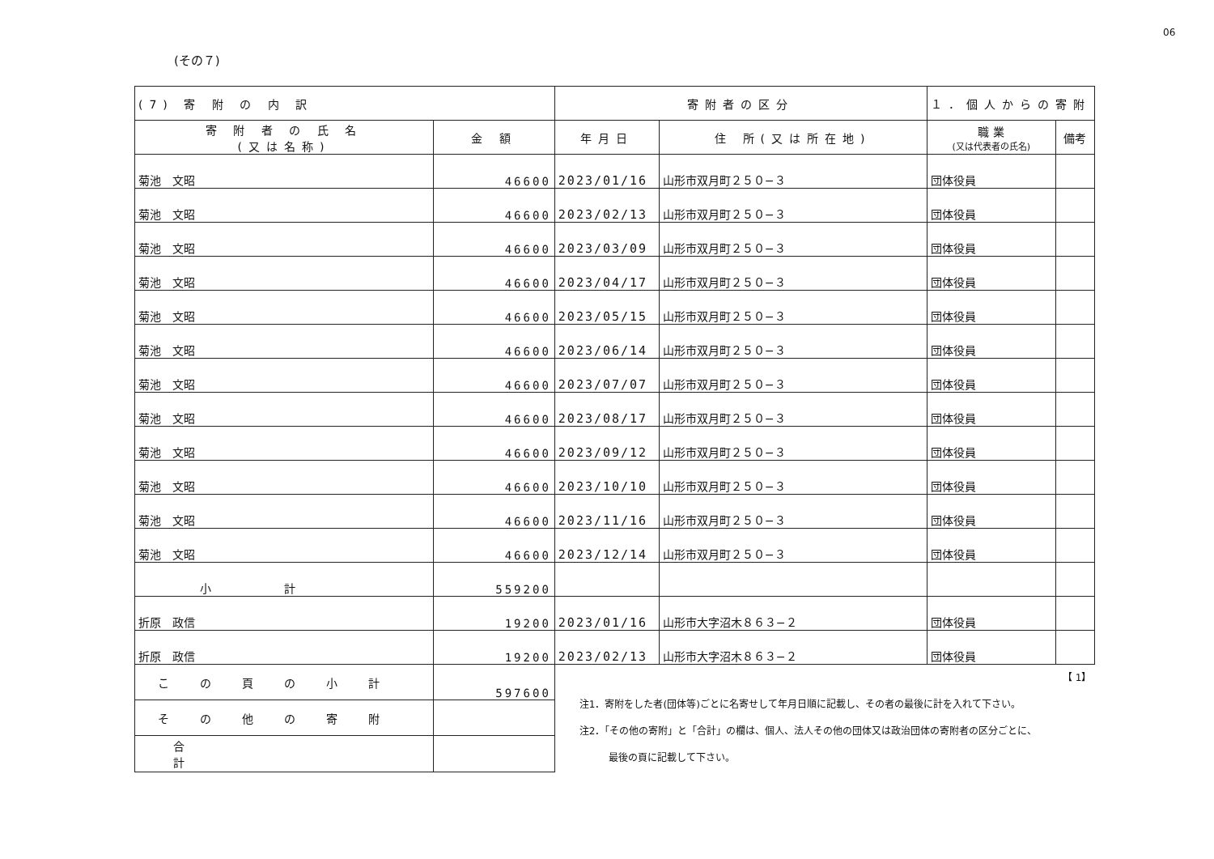06
(その７)
| (7) 寄 附 の 内 訳 | | 寄附者の区分 | | １．個人からの寄附 | | |
| --- | --- | --- | --- | --- | --- | --- |
| 寄 附 者 の 氏 名 (又は名称) | 金 額 | 年月日 | 住 所(又は所在地) | | 職 業 (又は代表者の氏名) | 備考 |
| 菊池 文昭 | 46600 | 2023/01/16 | 山形市双月町２５０−３ | | 団体役員 | |
| 菊池 文昭 | 46600 | 2023/02/13 | 山形市双月町２５０−３ | | 団体役員 | |
| 菊池 文昭 | 46600 | 2023/03/09 | 山形市双月町２５０−３ | | 団体役員 | |
| 菊池 文昭 | 46600 | 2023/04/17 | 山形市双月町２５０−３ | | 団体役員 | |
| 菊池 文昭 | 46600 | 2023/05/15 | 山形市双月町２５０−３ | | 団体役員 | |
| 菊池 文昭 | 46600 | 2023/06/14 | 山形市双月町２５０−３ | | 団体役員 | |
| 菊池 文昭 | 46600 | 2023/07/07 | 山形市双月町２５０−３ | | 団体役員 | |
| 菊池 文昭 | 46600 | 2023/08/17 | 山形市双月町２５０−３ | | 団体役員 | |
| 菊池 文昭 | 46600 | 2023/09/12 | 山形市双月町２５０−３ | | 団体役員 | |
| 菊池 文昭 | 46600 | 2023/10/10 | 山形市双月町２５０−３ | | 団体役員 | |
| 菊池 文昭 | 46600 | 2023/11/16 | 山形市双月町２５０−３ | | 団体役員 | |
| 菊池 文昭 | 46600 | 2023/12/14 | 山形市双月町２５０−３ | | 団体役員 | |
| 小計 | 559200 | | | | | |
| 折原 政信 | 19200 | 2023/01/16 | 山形市大字沼木８６３−２ | | 団体役員 | |
| 折原 政信 | 19200 | 2023/02/13 | 山形市大字沼木８６３−２ | | 団体役員 | |
| この頁の小計 | 597600 | 【 1】 注1．寄附をした者(団体等)ごとに名寄せして年月日順に記載し、その者の最後に計を入れて下さい。 注2．「その他の寄附」と「合計」の欄は、個人、法人その他の団体又は政治団体の寄附者の区分ごとに、 最後の頁に記載して下さい。 | | | | |
| その他の寄附 | | | | | | |
| 合計 | | | | | | |